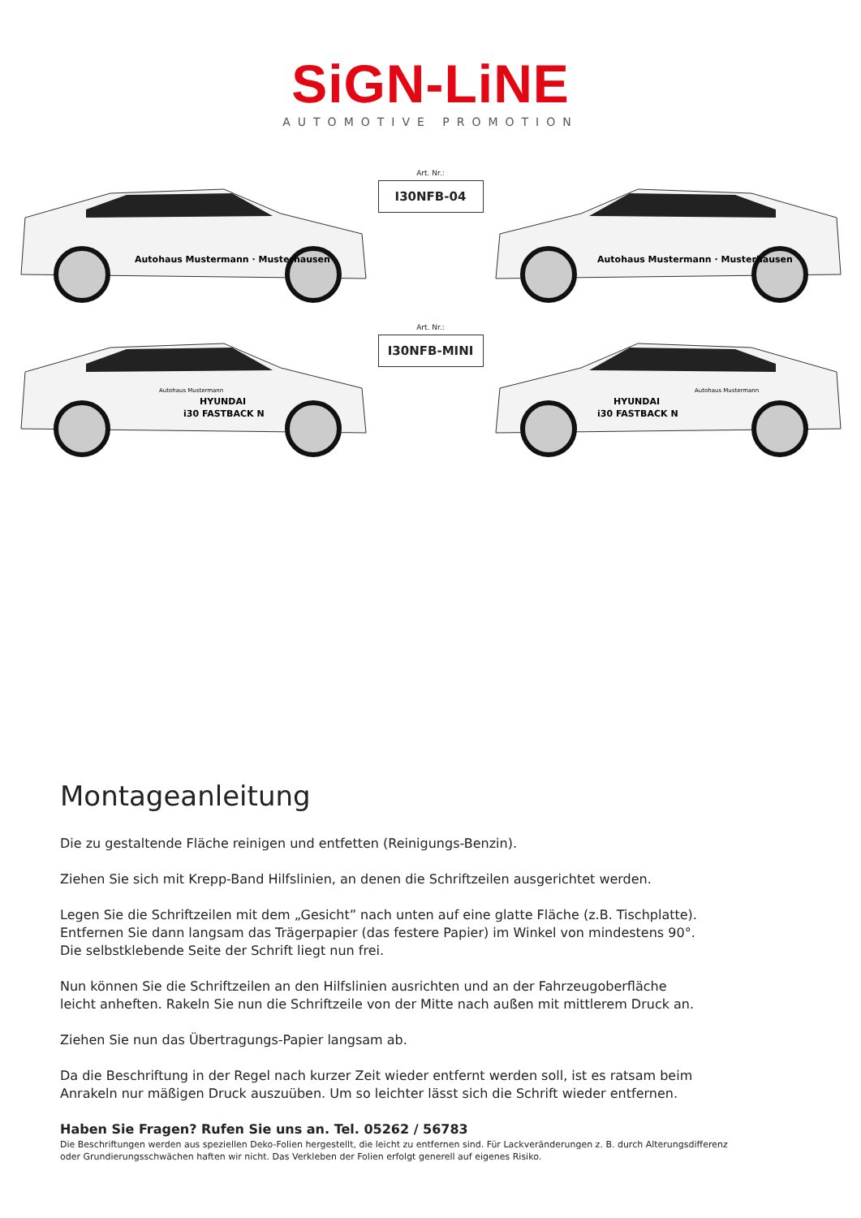SiGN-LiNE
AUTOMOTIVE PROMOTION
Autohaus Mustermann · Musterhausen
Art. Nr.:
I30NFB-04
Autohaus Mustermann · Musterhausen
Autohaus Mustermann
HYUNDAI
i30 FASTBACK N
Art. Nr.:
I30NFB-MINI
HYUNDAI
i30 FASTBACK N
Autohaus Mustermann
Montageanleitung
Die zu gestaltende Fläche reinigen und entfetten (Reinigungs-Benzin).
Ziehen Sie sich mit Krepp-Band Hilfslinien, an denen die Schriftzeilen ausgerichtet werden.
Legen Sie die Schriftzeilen mit dem „Gesicht” nach unten auf eine glatte Fläche (z.B. Tischplatte).
Entfernen Sie dann langsam das Trägerpapier (das festere Papier) im Winkel von mindestens 90°.
Die selbstklebende Seite der Schrift liegt nun frei.
Nun können Sie die Schriftzeilen an den Hilfslinien ausrichten und an der Fahrzeugoberfläche
leicht anheften. Rakeln Sie nun die Schriftzeile von der Mitte nach außen mit mittlerem Druck an.
Ziehen Sie nun das Übertragungs-Papier langsam ab.
Da die Beschriftung in der Regel nach kurzer Zeit wieder entfernt werden soll, ist es ratsam beim
Anrakeln nur mäßigen Druck auszuüben. Um so leichter lässt sich die Schrift wieder entfernen.
Haben Sie Fragen? Rufen Sie uns an. Tel. 05262 / 56783
Die Beschriftungen werden aus speziellen Deko-Folien hergestellt, die leicht zu entfernen sind. Für Lackveränderungen z. B. durch Alterungsdifferenz oder Grundierungsschwächen haften wir nicht. Das Verkleben der Folien erfolgt generell auf eigenes Risiko.